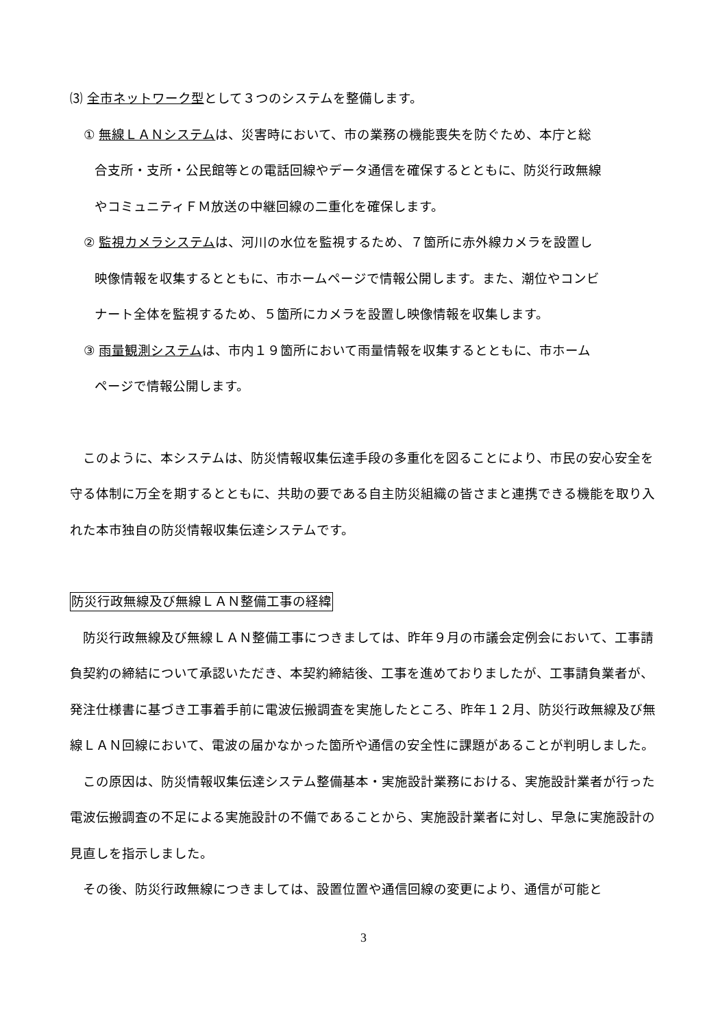⑶ 全市ネットワーク型として３つのシステムを整備します。
① 無線ＬＡＮシステムは、災害時において、市の業務の機能喪失を防ぐため、本庁と総
合支所・支所・公民館等との電話回線やデータ通信を確保するとともに、防災行政無線
やコミュニティＦＭ放送の中継回線の二重化を確保します。
② 監視カメラシステムは、河川の水位を監視するため、７箇所に赤外線カメラを設置し
映像情報を収集するとともに、市ホームページで情報公開します。また、潮位やコンビ
ナート全体を監視するため、５箇所にカメラを設置し映像情報を収集します。
③ 雨量観測システムは、市内１９箇所において雨量情報を収集するとともに、市ホーム
ページで情報公開します。
　このように、本システムは、防災情報収集伝達手段の多重化を図ることにより、市民の安心安全を守る体制に万全を期するとともに、共助の要である自主防災組織の皆さまと連携できる機能を取り入れた本市独自の防災情報収集伝達システムです。
防災行政無線及び無線ＬＡＮ整備工事の経緯
　防災行政無線及び無線ＬＡＮ整備工事につきましては、昨年９月の市議会定例会において、工事請負契約の締結について承認いただき、本契約締結後、工事を進めておりましたが、工事請負業者が、発注仕様書に基づき工事着手前に電波伝搬調査を実施したところ、昨年１２月、防災行政無線及び無線ＬＡＮ回線において、電波の届かなかった箇所や通信の安全性に課題があることが判明しました。
　この原因は、防災情報収集伝達システム整備基本・実施設計業務における、実施設計業者が行った電波伝搬調査の不足による実施設計の不備であることから、実施設計業者に対し、早急に実施設計の見直しを指示しました。
　その後、防災行政無線につきましては、設置位置や通信回線の変更により、通信が可能と
3